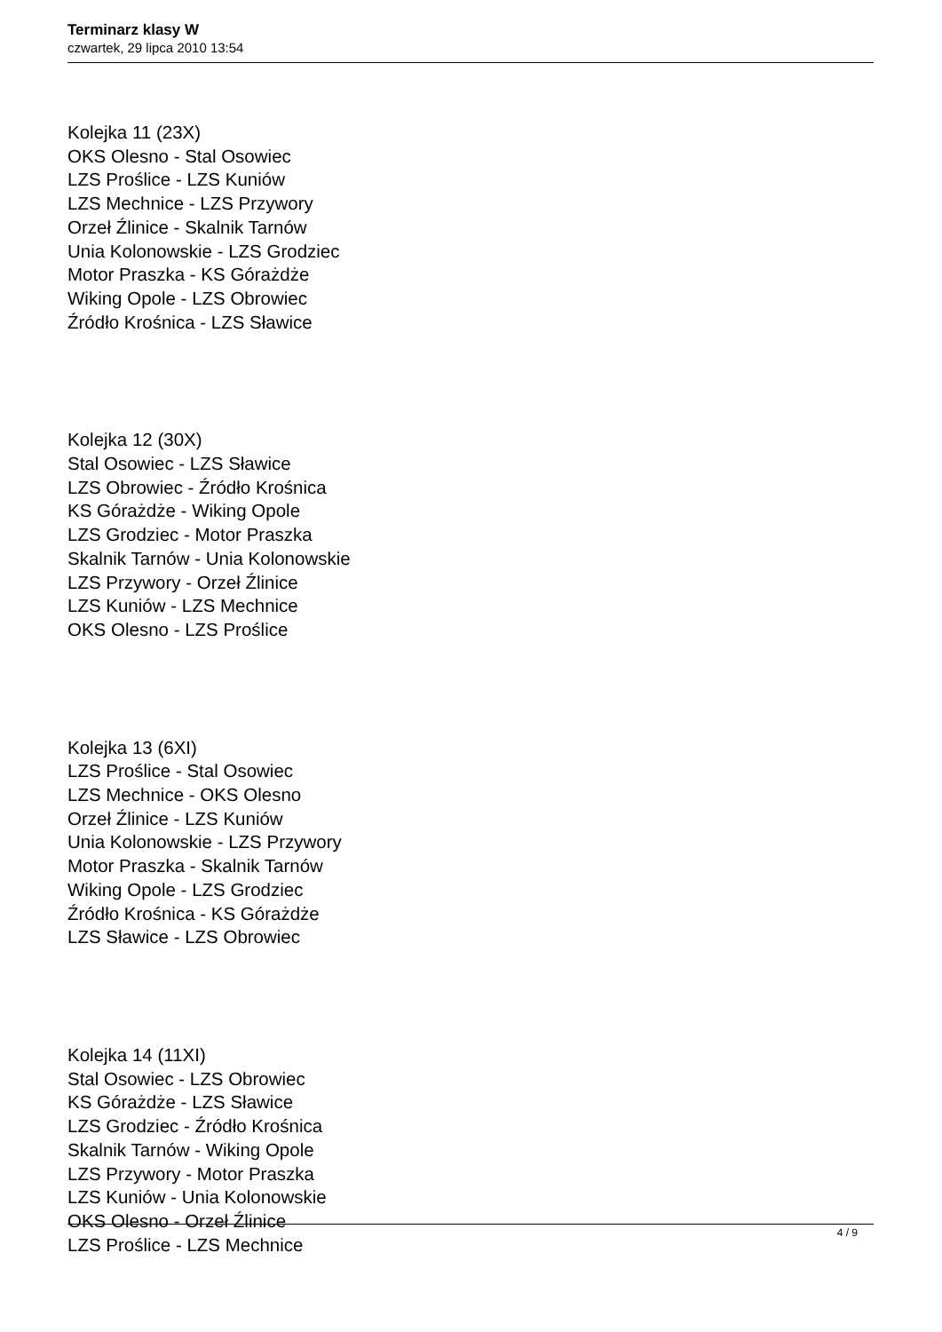Terminarz klasy W
czwartek, 29 lipca 2010 13:54
Kolejka 11 (23X)
OKS Olesno - Stal Osowiec
LZS Proślice - LZS Kuniów
LZS Mechnice - LZS Przywory
Orzeł Źlinice - Skalnik Tarnów
Unia Kolonowskie - LZS Grodziec
Motor Praszka - KS Górażdże
Wiking Opole - LZS Obrowiec
Źródło Krośnica - LZS Sławice
Kolejka 12 (30X)
Stal Osowiec - LZS Sławice
LZS Obrowiec - Źródło Krośnica
KS Górażdże - Wiking Opole
LZS Grodziec - Motor Praszka
Skalnik Tarnów - Unia Kolonowskie
LZS Przywory - Orzeł Źlinice
LZS Kuniów - LZS Mechnice
OKS Olesno - LZS Proślice
Kolejka 13 (6XI)
LZS Proślice - Stal Osowiec
LZS Mechnice - OKS Olesno
Orzeł Źlinice - LZS Kuniów
Unia Kolonowskie - LZS Przywory
Motor Praszka - Skalnik Tarnów
Wiking Opole - LZS Grodziec
Źródło Krośnica - KS Górażdże
LZS Sławice - LZS Obrowiec
Kolejka 14 (11XI)
Stal Osowiec - LZS Obrowiec
KS Górażdże - LZS Sławice
LZS Grodziec - Źródło Krośnica
Skalnik Tarnów - Wiking Opole
LZS Przywory - Motor Praszka
LZS Kuniów - Unia Kolonowskie
OKS Olesno - Orzeł Źlinice
LZS Proślice - LZS Mechnice
4 / 9